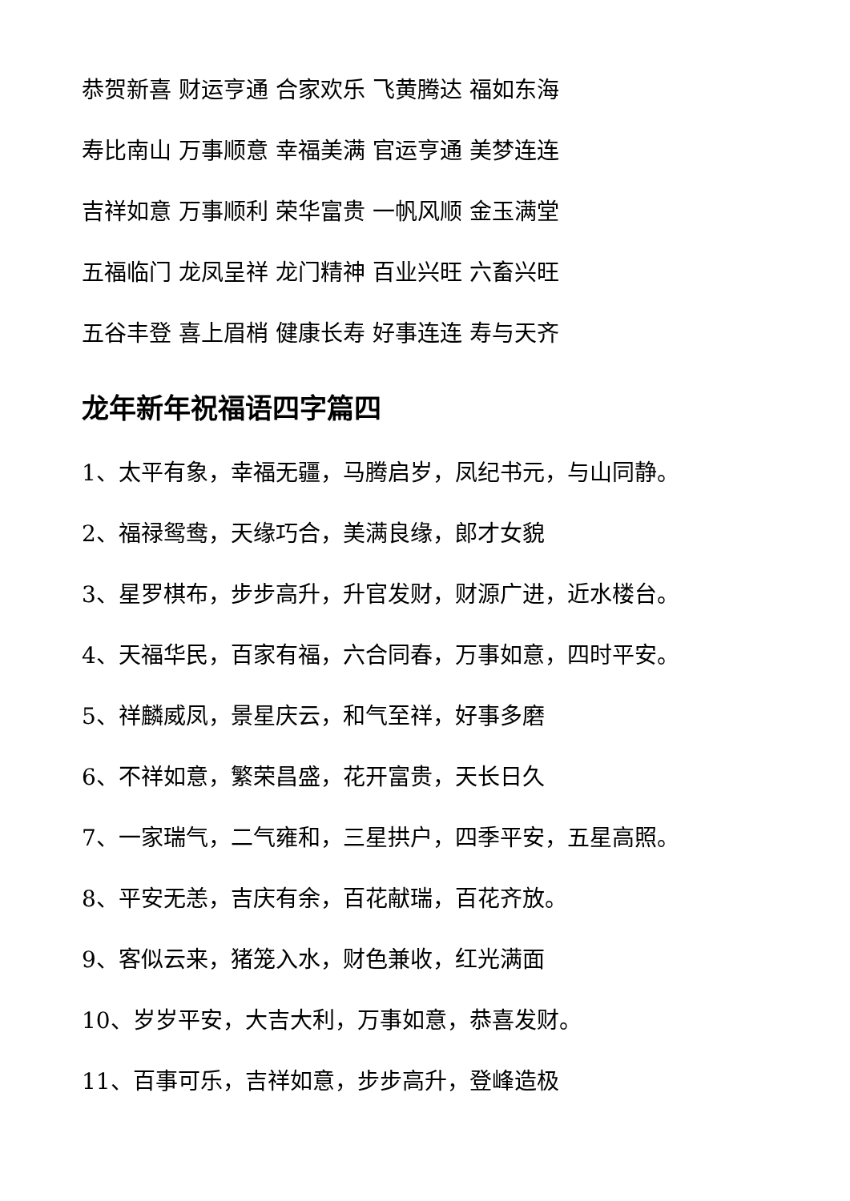恭贺新喜 财运亨通 合家欢乐 飞黄腾达 福如东海
寿比南山 万事顺意 幸福美满 官运亨通 美梦连连
吉祥如意 万事顺利 荣华富贵 一帆风顺 金玉满堂
五福临门 龙凤呈祥 龙门精神 百业兴旺 六畜兴旺
五谷丰登 喜上眉梢 健康长寿 好事连连 寿与天齐
龙年新年祝福语四字篇四
1、太平有象，幸福无疆，马腾启岁，凤纪书元，与山同静。
2、福禄鸳鸯，天缘巧合，美满良缘，郎才女貌
3、星罗棋布，步步高升，升官发财，财源广进，近水楼台。
4、天福华民，百家有福，六合同春，万事如意，四时平安。
5、祥麟威凤，景星庆云，和气至祥，好事多磨
6、不祥如意，繁荣昌盛，花开富贵，天长日久
7、一家瑞气，二气雍和，三星拱户，四季平安，五星高照。
8、平安无恙，吉庆有余，百花献瑞，百花齐放。
9、客似云来，猪笼入水，财色兼收，红光满面
10、岁岁平安，大吉大利，万事如意，恭喜发财。
11、百事可乐，吉祥如意，步步高升，登峰造极